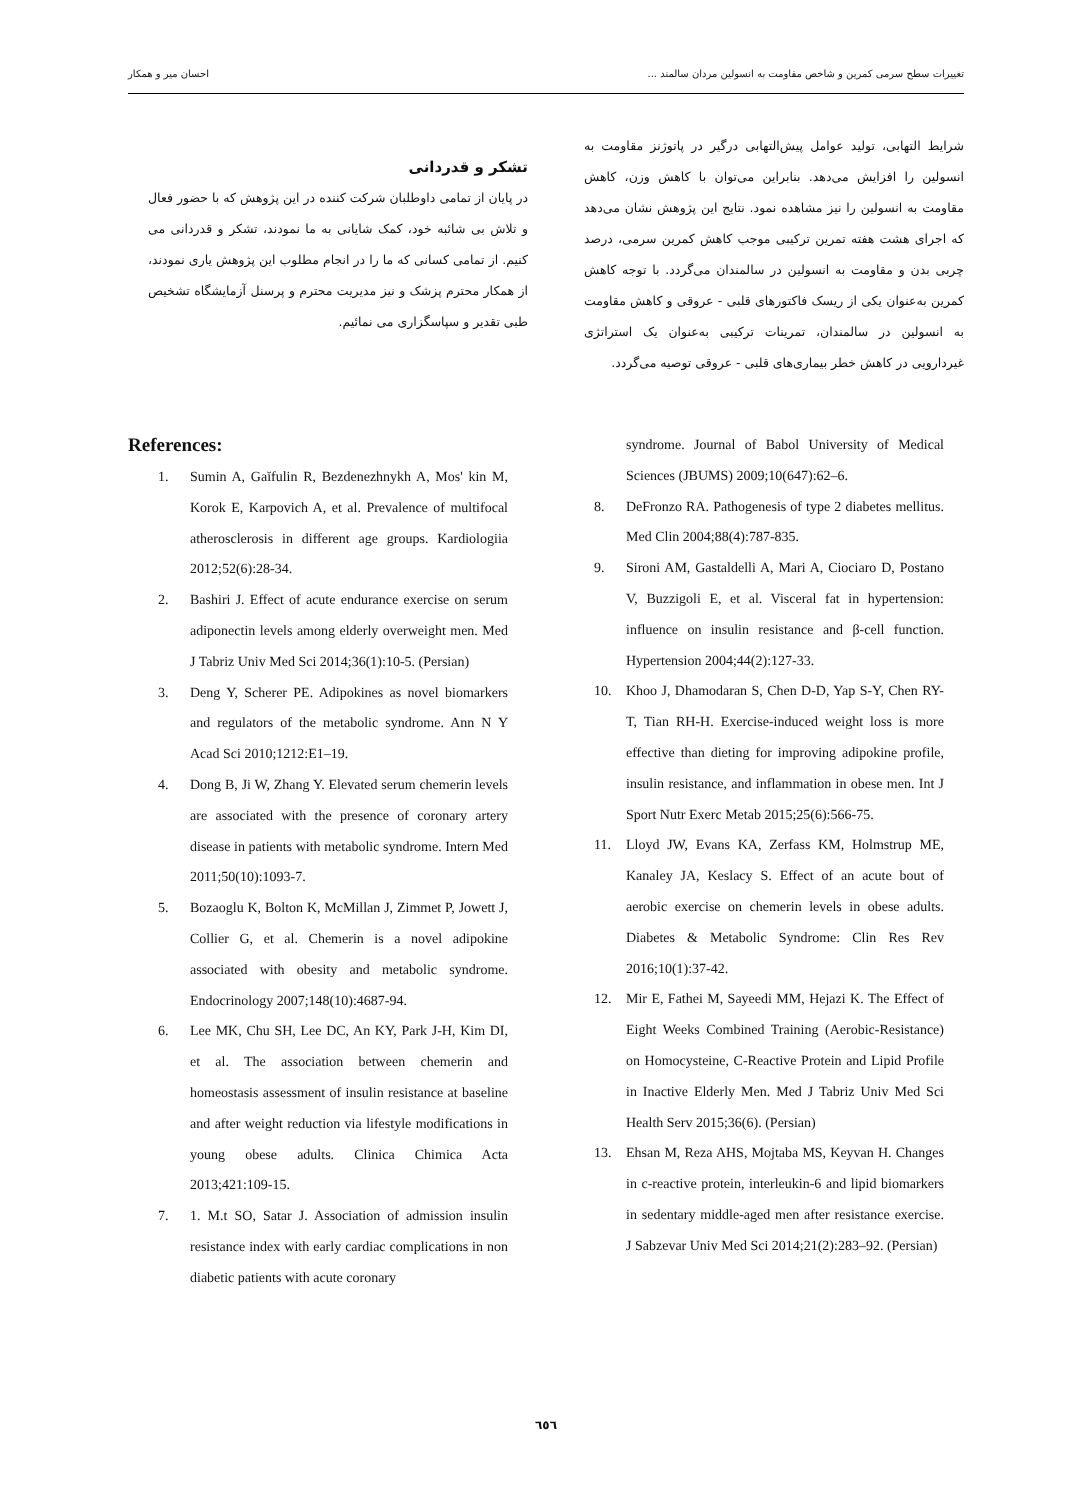تغییرات سطح سرمی کمرین و شاخص مقاومت به انسولین مردان سالمند ... احسان میر و همکار
شرایط التهابی، تولید عوامل پیش‌التهابی درگیر در پاتوژنز مقاومت به انسولین را افزایش می‌دهد. بنابراین می‌توان با کاهش وزن، کاهش مقاومت به انسولین را نیز مشاهده نمود. نتایج این پژوهش نشان می‌دهد که اجرای هشت هفته تمرین ترکیبی موجب کاهش کمرین سرمی، درصد چربی بدن و مقاومت به انسولین در سالمندان می‌گردد. با توجه کاهش کمرین به‌عنوان یکی از ریسک فاکتورهای قلبی - عروقی و کاهش مقاومت به انسولین در سالمندان، تمرینات ترکیبی به‌عنوان یک استراتژی غیردارویی در کاهش خطر بیماری‌های قلبی - عروقی توصیه می‌گردد.
تشکر و قدردانی
در پایان از تمامی داوطلبان شرکت کننده در این پژوهش که با حضور فعال و تلاش بی شائبه خود، کمک شایانی به ما نمودند، تشکر و قدردانی می کنیم. از تمامی کسانی که ما را در انجام مطلوب این پژوهش یاری نمودند، از همکار محترم پزشک و نیز مدیریت محترم و پرسنل آزمایشگاه تشخیص طبی تقدیر و سپاسگزاری می نمائیم.
References:
1. Sumin A, Gaĭfulin R, Bezdenezhnykh A, Mos' kin M, Korok E, Karpovich A, et al. Prevalence of multifocal atherosclerosis in different age groups. Kardiologiia 2012;52(6):28-34.
2. Bashiri J. Effect of acute endurance exercise on serum adiponectin levels among elderly overweight men. Med J Tabriz Univ Med Sci 2014;36(1):10-5. (Persian)
3. Deng Y, Scherer PE. Adipokines as novel biomarkers and regulators of the metabolic syndrome. Ann N Y Acad Sci 2010;1212:E1–19.
4. Dong B, Ji W, Zhang Y. Elevated serum chemerin levels are associated with the presence of coronary artery disease in patients with metabolic syndrome. Intern Med 2011;50(10):1093-7.
5. Bozaoglu K, Bolton K, McMillan J, Zimmet P, Jowett J, Collier G, et al. Chemerin is a novel adipokine associated with obesity and metabolic syndrome. Endocrinology 2007;148(10):4687-94.
6. Lee MK, Chu SH, Lee DC, An KY, Park J-H, Kim DI, et al. The association between chemerin and homeostasis assessment of insulin resistance at baseline and after weight reduction via lifestyle modifications in young obese adults. Clinica Chimica Acta 2013;421:109-15.
7. 1. M.t SO, Satar J. Association of admission insulin resistance index with early cardiac complications in non diabetic patients with acute coronary
syndrome. Journal of Babol University of Medical Sciences (JBUMS) 2009;10(647):62–6.
8. DeFronzo RA. Pathogenesis of type 2 diabetes mellitus. Med Clin 2004;88(4):787-835.
9. Sironi AM, Gastaldelli A, Mari A, Ciociaro D, Postano V, Buzzigoli E, et al. Visceral fat in hypertension: influence on insulin resistance and β-cell function. Hypertension 2004;44(2):127-33.
10. Khoo J, Dhamodaran S, Chen D-D, Yap S-Y, Chen RY-T, Tian RH-H. Exercise-induced weight loss is more effective than dieting for improving adipokine profile, insulin resistance, and inflammation in obese men. Int J Sport Nutr Exerc Metab 2015;25(6):566-75.
11. Lloyd JW, Evans KA, Zerfass KM, Holmstrup ME, Kanaley JA, Keslacy S. Effect of an acute bout of aerobic exercise on chemerin levels in obese adults. Diabetes & Metabolic Syndrome: Clin Res Rev 2016;10(1):37-42.
12. Mir E, Fathei M, Sayeedi MM, Hejazi K. The Effect of Eight Weeks Combined Training (Aerobic-Resistance) on Homocysteine, C-Reactive Protein and Lipid Profile in Inactive Elderly Men. Med J Tabriz Univ Med Sci Health Serv 2015;36(6). (Persian)
13. Ehsan M, Reza AHS, Mojtaba MS, Keyvan H. Changes in c-reactive protein, interleukin-6 and lipid biomarkers in sedentary middle-aged men after resistance exercise. J Sabzevar Univ Med Sci 2014;21(2):283–92. (Persian)
٦٥٦